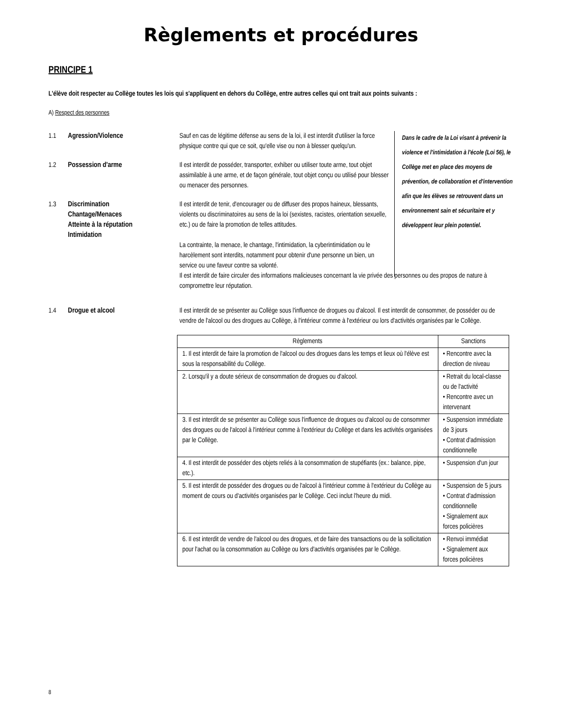Règlements et procédures
PRINCIPE 1
L'élève doit respecter au Collège toutes les lois qui s'appliquent en dehors du Collège, entre autres celles qui ont trait aux points suivants :
A) Respect des personnes
1.1 Agression/Violence Sauf en cas de légitime défense au sens de la loi, il est interdit d'utiliser la force physique contre qui que ce soit, qu'elle vise ou non à blesser quelqu'un.
1.2 Possession d'arme Il est interdit de posséder, transporter, exhiber ou utiliser toute arme, tout objet assimilable à une arme, et de façon générale, tout objet conçu ou utilisé pour blesser ou menacer des personnes.
1.3 Discrimination
Chantage/Menaces
Atteinte à la réputation
Intimidation
Il est interdit de tenir, d'encourager ou de diffuser des propos haineux, blessants, violents ou discriminatoires au sens de la loi (sexistes, racistes, orientation sexuelle, etc.) ou de faire la promotion de telles attitudes.
La contrainte, la menace, le chantage, l'intimidation, la cyberintimidation ou le harcèlement sont interdits, notamment pour obtenir d'une personne un bien, un service ou une faveur contre sa volonté.
Dans le cadre de la Loi visant à prévenir la violence et l'intimidation à l'école (Loi 56), le Collège met en place des moyens de prévention, de collaboration et d'intervention afin que les élèves se retrouvent dans un environnement sain et sécuritaire et y développent leur plein potentiel.
Il est interdit de faire circuler des informations malicieuses concernant la vie privée des personnes ou des propos de nature à compromettre leur réputation.
1.4 Drogue et alcool Il est interdit de se présenter au Collège sous l'influence de drogues ou d'alcool. Il est interdit de consommer, de posséder ou de vendre de l'alcool ou des drogues au Collège, à l'intérieur comme à l'extérieur ou lors d'activités organisées par le Collège.
| Règlements | Sanctions |
| --- | --- |
| 1. Il est interdit de faire la promotion de l'alcool ou des drogues dans les temps et lieux où l'élève est sous la responsabilité du Collège. | • Rencontre avec la direction de niveau |
| 2. Lorsqu'il y a doute sérieux de consommation de drogues ou d'alcool. | • Retrait du local-classe ou de l'activité • Rencontre avec un intervenant |
| 3. Il est interdit de se présenter au Collège sous l'influence de drogues ou d'alcool ou de consommer des drogues ou de l'alcool à l'intérieur comme à l'extérieur du Collège et dans les activités organisées par le Collège. | • Suspension immédiate de 3 jours • Contrat d'admission conditionnelle |
| 4. Il est interdit de posséder des objets reliés à la consommation de stupéfiants (ex.: balance, pipe, etc.). | • Suspension d'un jour |
| 5. Il est interdit de posséder des drogues ou de l'alcool à l'intérieur comme à l'extérieur du Collège au moment de cours ou d'activités organisées par le Collège. Ceci inclut l'heure du midi. | • Suspension de 5 jours • Contrat d'admission conditionnelle • Signalement aux forces policières |
| 6. Il est interdit de vendre de l'alcool ou des drogues, et de faire des transactions ou de la sollicitation pour l'achat ou la consommation au Collège ou lors d'activités organisées par le Collège. | • Renvoi immédiat • Signalement aux forces policières |
8